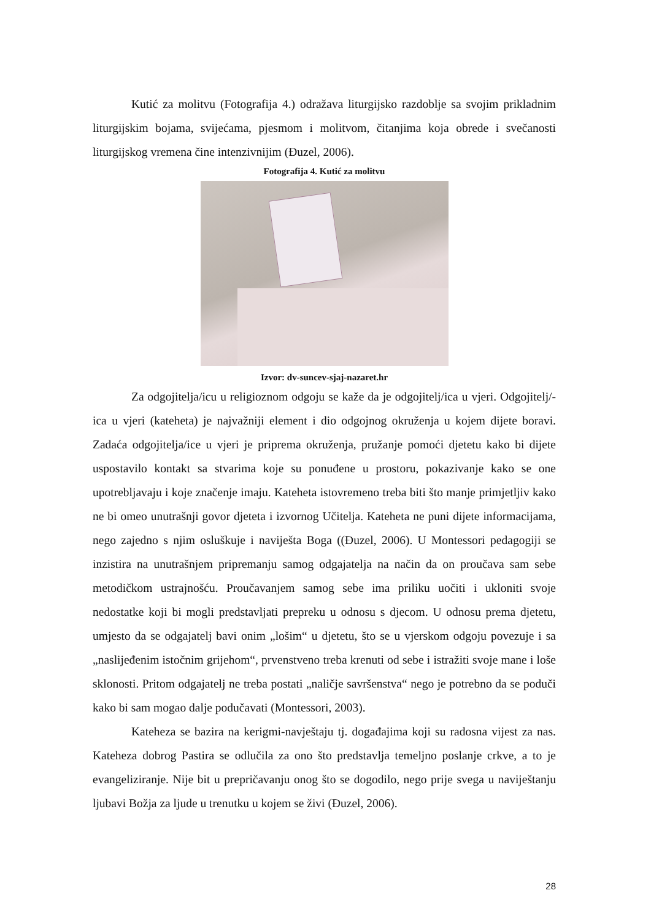Kutić za molitvu (Fotografija 4.) odražava liturgijsko razdoblje sa svojim prikladnim liturgijskim bojama, svijećama, pjesmom i molitvom, čitanjima koja obrede i svečanosti liturgijskog vremena čine intenzivnijim (Đuzel, 2006).
Fotografija 4. Kutić za molitvu
Izvor: dv-suncev-sjaj-nazaret.hr
Za odgojitelja/icu u religioznom odgoju se kaže da je odgojitelj/ica u vjeri. Odgojitelj/-ica u vjeri (kateheta) je najvažniji element i dio odgojnog okruženja u kojem dijete boravi. Zadaća odgojitelja/ice u vjeri je priprema okruženja, pružanje pomoći djetetu kako bi dijete uspostavilo kontakt sa stvarima koje su ponuđene u prostoru, pokazivanje kako se one upotrebljavaju i koje značenje imaju. Kateheta istovremeno treba biti što manje primjetljiv kako ne bi omeo unutrašnji govor djeteta i izvornog Učitelja. Kateheta ne puni dijete informacijama, nego zajedno s njim osluškuje i naviješta Boga ((Đuzel, 2006). U Montessori pedagogiji se inzistira na unutrašnjem pripremanju samog odgajatelja na način da on proučava sam sebe metodičkom ustrajnošću. Proučavanjem samog sebe ima priliku uočiti i ukloniti svoje nedostatke koji bi mogli predstavljati prepreku u odnosu s djecom. U odnosu prema djetetu, umjesto da se odgajatelj bavi onim „lošim“ u djetetu, što se u vjerskom odgoju povezuje i sa „naslijeđenim istočnim grijehom“, prvenstveno treba krenuti od sebe i istražiti svoje mane i loše sklonosti. Pritom odgajatelj ne treba postati „naličje savršenstva“ nego je potrebno da se poduči kako bi sam mogao dalje podučavati (Montessori, 2003).
Kateheza se bazira na kerigmi-navještaju tj. događajima koji su radosna vijest za nas. Kateheza dobrog Pastira se odlučila za ono što predstavlja temeljno poslanje crkve, a to je evangeliziranje. Nije bit u prepričavanju onog što se dogodilo, nego prije svega u naviještanju ljubavi Božja za ljude u trenutku u kojem se živi (Đuzel, 2006).
28